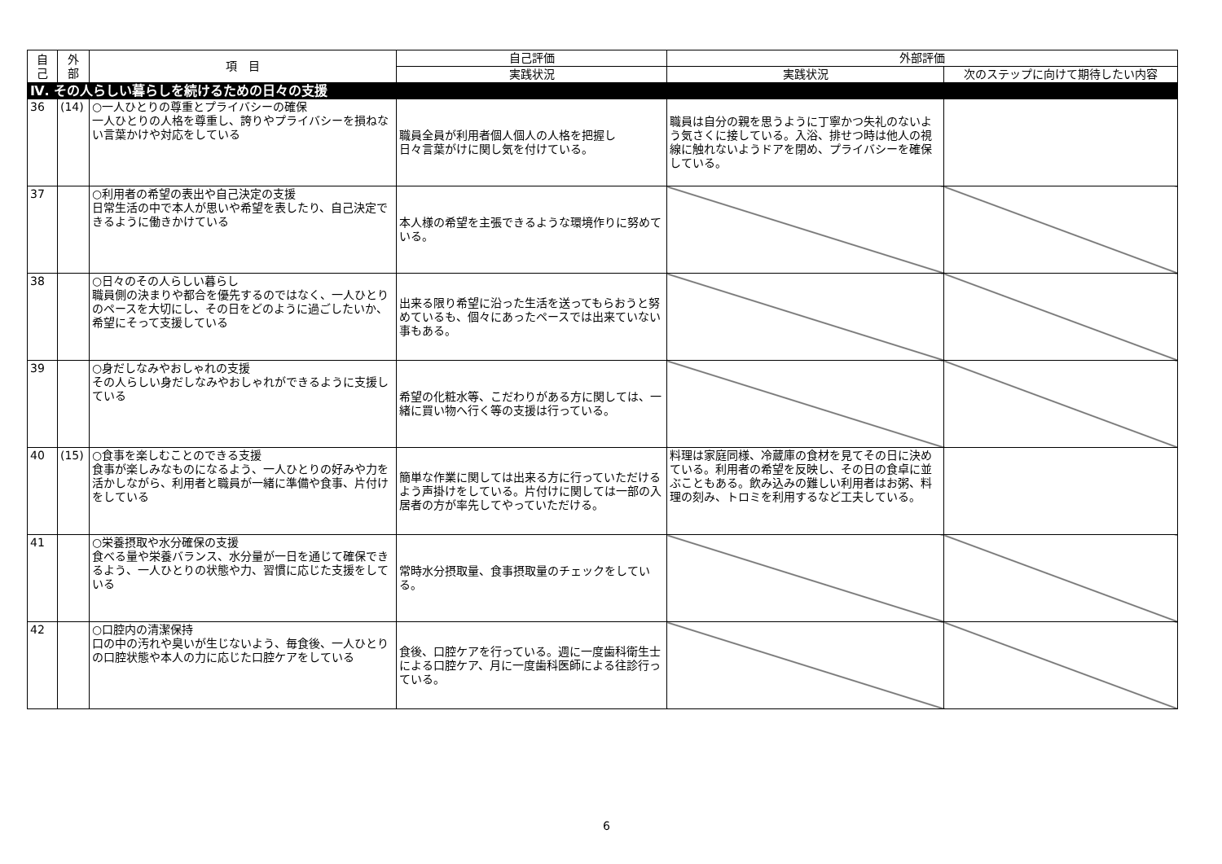| 自 己 | 外 部 | 項 目 | 自己評価 | 外部評価 | |
| --- | --- | --- | --- | --- | --- |
| | | | 実践状況 | 実践状況 | 次のステップに向けて期待したい内容 |
| Ⅳ. その人らしい暮らしを続けるための日々の支援 | | | | | |
| 36 | (14) | ○一人ひとりの尊重とプライバシーの確保 一人ひとりの人格を尊重し、誇りやプライバシーを損ねない言葉かけや対応をしている | 職員全員が利用者個人個人の人格を把握し 日々言葉がけに関し気を付けている。 | 職員は自分の親を思うように丁寧かつ失礼のないよう気さくに接している。入浴、排せつ時は他人の視線に触れないようドアを閉め、プライバシーを確保している。 | |
| 37 | | ○利用者の希望の表出や自己決定の支援 日常生活の中で本人が思いや希望を表したり、自己決定できるように働きかけている | 本人様の希望を主張できるような環境作りに努めている。 | | |
| 38 | | ○日々のその人らしい暮らし 職員側の決まりや都合を優先するのではなく、一人ひとりのペースを大切にし、その日をどのように過ごしたいか、希望にそって支援している | 出来る限り希望に沿った生活を送ってもらおうと努めているも、個々にあったペースでは出来ていない事もある。 | | |
| 39 | | ○身だしなみやおしゃれの支援 その人らしい身だしなみやおしゃれができるように支援している | 希望の化粧水等、こだわりがある方に関しては、一緒に買い物へ行く等の支援は行っている。 | | |
| 40 | (15) | ○食事を楽しむことのできる支援 食事が楽しみなものになるよう、一人ひとりの好みや力を活かしながら、利用者と職員が一緒に準備や食事、片付けをしている | 簡単な作業に関しては出来る方に行っていただけるよう声掛けをしている。片付けに関しては一部の入居者の方が率先してやっていただける。 | 料理は家庭同様、冷蔵庫の食材を見てその日に決めている。利用者の希望を反映し、その日の食卓に並ぶこともある。飲み込みの難しい利用者はお粥、料理の刻み、トロミを利用するなど工夫している。 | |
| 41 | | ○栄養摂取や水分確保の支援 食べる量や栄養バランス、水分量が一日を通じて確保できるよう、一人ひとりの状態や力、習慣に応じた支援をしている | 常時水分摂取量、食事摂取量のチェックをしている。 | | |
| 42 | | ○口腔内の清潔保持 口の中の汚れや臭いが生じないよう、毎食後、一人ひとりの口腔状態や本人の力に応じた口腔ケアをしている | 食後、口腔ケアを行っている。週に一度歯科衛生士による口腔ケア、月に一度歯科医師による往診行っている。 | | |
6